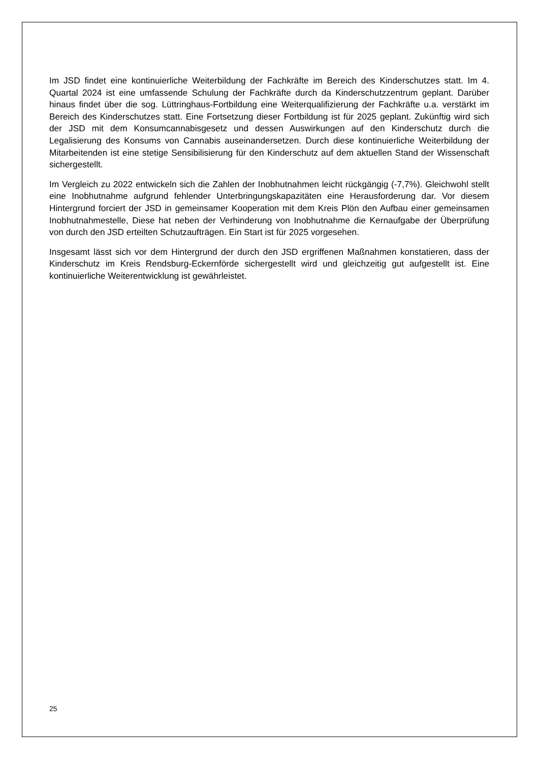Im JSD findet eine kontinuierliche Weiterbildung der Fachkräfte im Bereich des Kinderschutzes statt. Im 4. Quartal 2024 ist eine umfassende Schulung der Fachkräfte durch da Kinderschutzzentrum geplant. Darüber hinaus findet über die sog. Lüttringhaus-Fortbildung eine Weiterqualifizierung der Fachkräfte u.a. verstärkt im Bereich des Kinderschutzes statt. Eine Fortsetzung dieser Fortbildung ist für 2025 geplant. Zukünftig wird sich der JSD mit dem Konsumcannabisgesetz und dessen Auswirkungen auf den Kinderschutz durch die Legalisierung des Konsums von Cannabis auseinandersetzen. Durch diese kontinuierliche Weiterbildung der Mitarbeitenden ist eine stetige Sensibilisierung für den Kinderschutz auf dem aktuellen Stand der Wissenschaft sichergestellt.
Im Vergleich zu 2022 entwickeln sich die Zahlen der Inobhutnahmen leicht rückgängig (-7,7%). Gleichwohl stellt eine Inobhutnahme aufgrund fehlender Unterbringungskapazitäten eine Herausforderung dar. Vor diesem Hintergrund forciert der JSD in gemeinsamer Kooperation mit dem Kreis Plön den Aufbau einer gemeinsamen Inobhutnahmestelle, Diese hat neben der Verhinderung von Inobhutnahme die Kernaufgabe der Überprüfung von durch den JSD erteilten Schutzaufträgen. Ein Start ist für 2025 vorgesehen.
Insgesamt lässt sich vor dem Hintergrund der durch den JSD ergriffenen Maßnahmen konstatieren, dass der Kinderschutz im Kreis Rendsburg-Eckernförde sichergestellt wird und gleichzeitig gut aufgestellt ist. Eine kontinuierliche Weiterentwicklung ist gewährleistet.
25